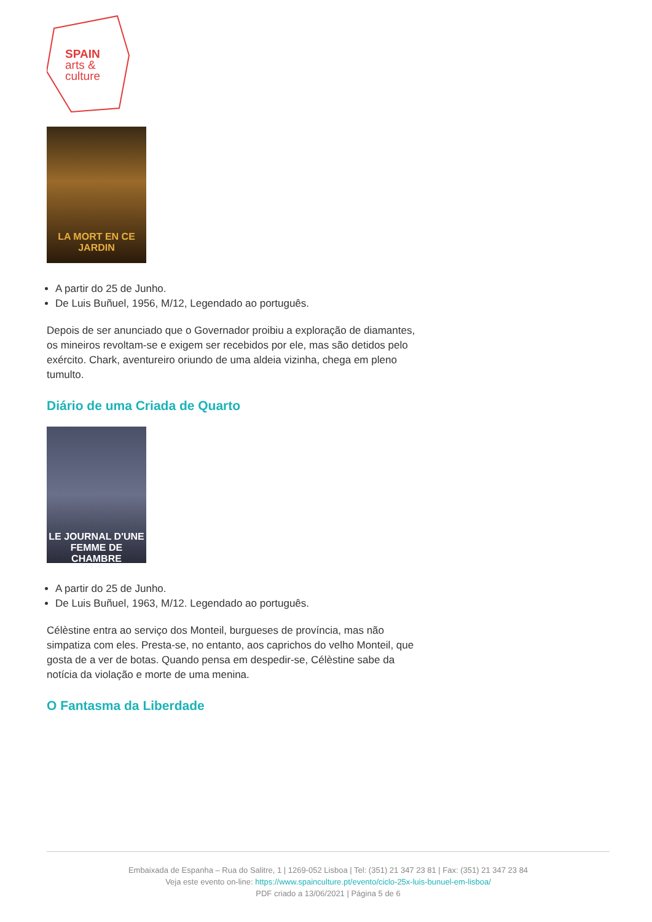SPAIN
arts &
culture
LA MORT EN CE JARDIN
A partir do 25 de Junho.
De Luis Buñuel, 1956, M/12, Legendado ao português.
Depois de ser anunciado que o Governador proibiu a exploração de diamantes, os mineiros revoltam-se e exigem ser recebidos por ele, mas são detidos pelo exército. Chark, aventureiro oriundo de uma aldeia vizinha, chega em pleno tumulto.
Diário de uma Criada de Quarto
LE JOURNAL D'UNE FEMME DE CHAMBRE
A partir do 25 de Junho.
De Luis Buñuel, 1963, M/12. Legendado ao português.
Célèstine entra ao serviço dos Monteil, burgueses de província, mas não simpatiza com eles. Presta-se, no entanto, aos caprichos do velho Monteil, que gosta de a ver de botas. Quando pensa em despedir-se, Célèstine sabe da notícia da violação e morte de uma menina.
O Fantasma da Liberdade
Embaixada de Espanha – Rua do Salitre, 1 | 1269-052 Lisboa | Tel: (351) 21 347 23 81 | Fax: (351) 21 347 23 84
Veja este evento on-line: https://www.spainculture.pt/evento/ciclo-25x-luis-bunuel-em-lisboa/
PDF criado a 13/06/2021 | Página 5 de 6